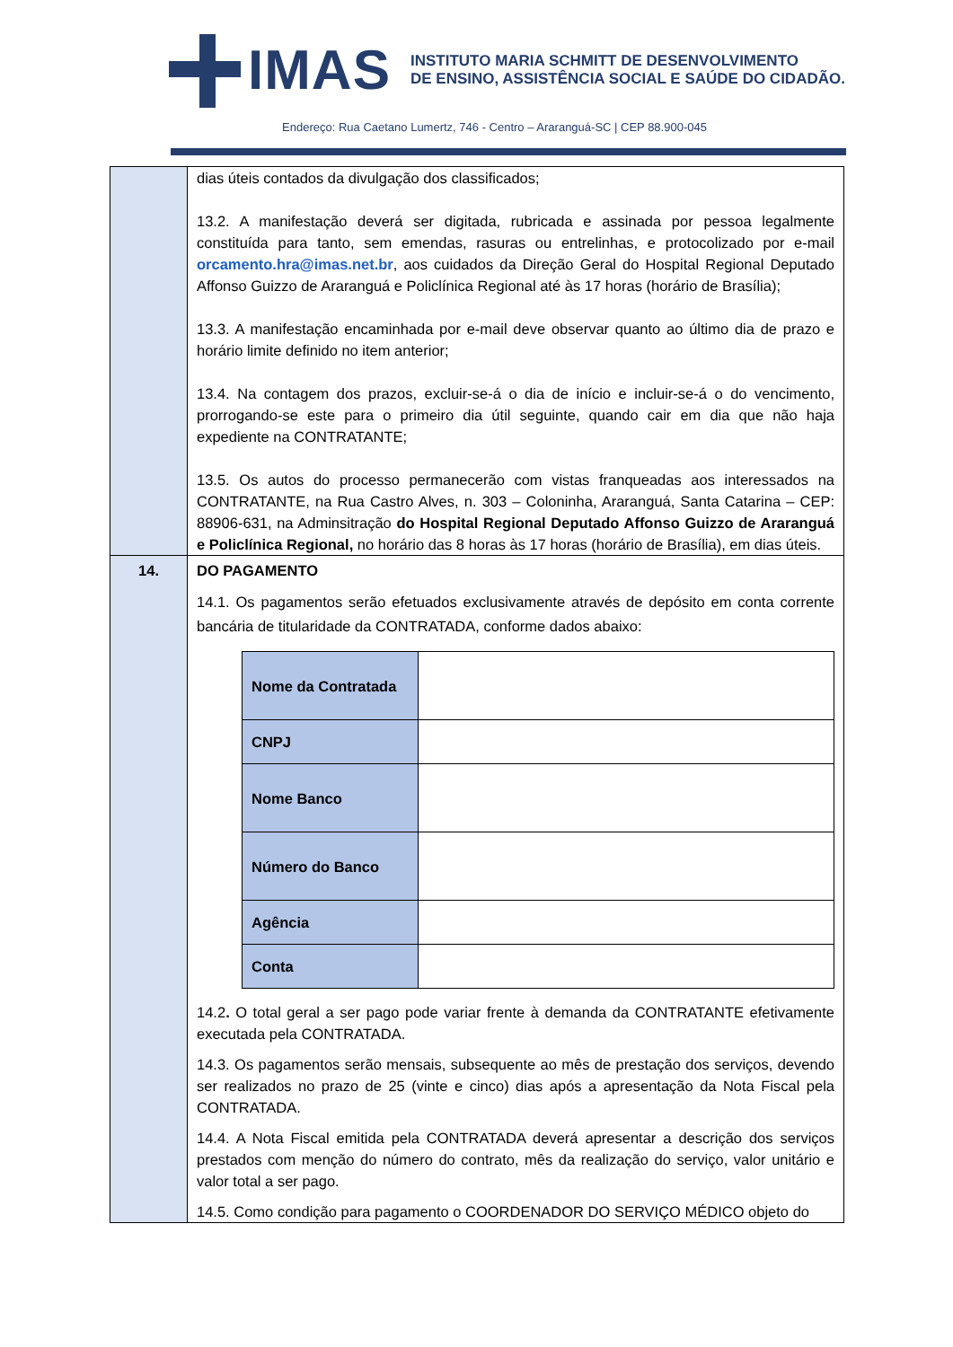IMAS
INSTITUTO MARIA SCHMITT DE DESENVOLVIMENTO
DE ENSINO, ASSISTÊNCIA SOCIAL E SAÚDE DO CIDADÃO.
Endereço: Rua Caetano Lumertz, 746 - Centro – Araranguá-SC | CEP 88.900-045
| | dias úteis contados da divulgação dos classificados; 13.2. A manifestação deverá ser digitada, rubricada e assinada por pessoa legalmente constituída para tanto, sem emendas, rasuras ou entrelinhas, e protocolizado por e-mail orcamento.hra@imas.net.br , aos cuidados da Direção Geral do Hospital Regional Deputado Affonso Guizzo de Araranguá e Policlínica Regional até às 17 horas (horário de Brasília); 13.3. A manifestação encaminhada por e-mail deve observar quanto ao último dia de prazo e horário limite definido no item anterior; 13.4. Na contagem dos prazos, excluir-se-á o dia de início e incluir-se-á o do vencimento, prorrogando-se este para o primeiro dia útil seguinte, quando cair em dia que não haja expediente na CONTRATANTE; 13.5. Os autos do processo permanecerão com vistas franqueadas aos interessados na CONTRATANTE, na Rua Castro Alves, n. 303 – Coloninha, Araranguá, Santa Catarina – CEP: 88906-631, na Adminsitração do Hospital Regional Deputado Affonso Guizzo de Araranguá e Policlínica Regional, no horário das 8 horas às 17 horas (horário de Brasília), em dias úteis. |
| 14. | DO PAGAMENTO 14.1. Os pagamentos serão efetuados exclusivamente através de depósito em conta corrente bancária de titularidade da CONTRATADA, conforme dados abaixo: / Nome da Contratada / / / CNPJ / / / Nome Banco / / / Número do Banco / / / Agência / / / Conta / / 14.2 . O total geral a ser pago pode variar frente à demanda da CONTRATANTE efetivamente executada pela CONTRATADA. 14.3. Os pagamentos serão mensais, subsequente ao mês de prestação dos serviços, devendo ser realizados no prazo de 25 (vinte e cinco) dias após a apresentação da Nota Fiscal pela CONTRATADA. 14.4. A Nota Fiscal emitida pela CONTRATADA deverá apresentar a descrição dos serviços prestados com menção do número do contrato, mês da realização do serviço, valor unitário e valor total a ser pago. 14.5. Como condição para pagamento o COORDENADOR DO SERVIÇO MÉDICO objeto do |